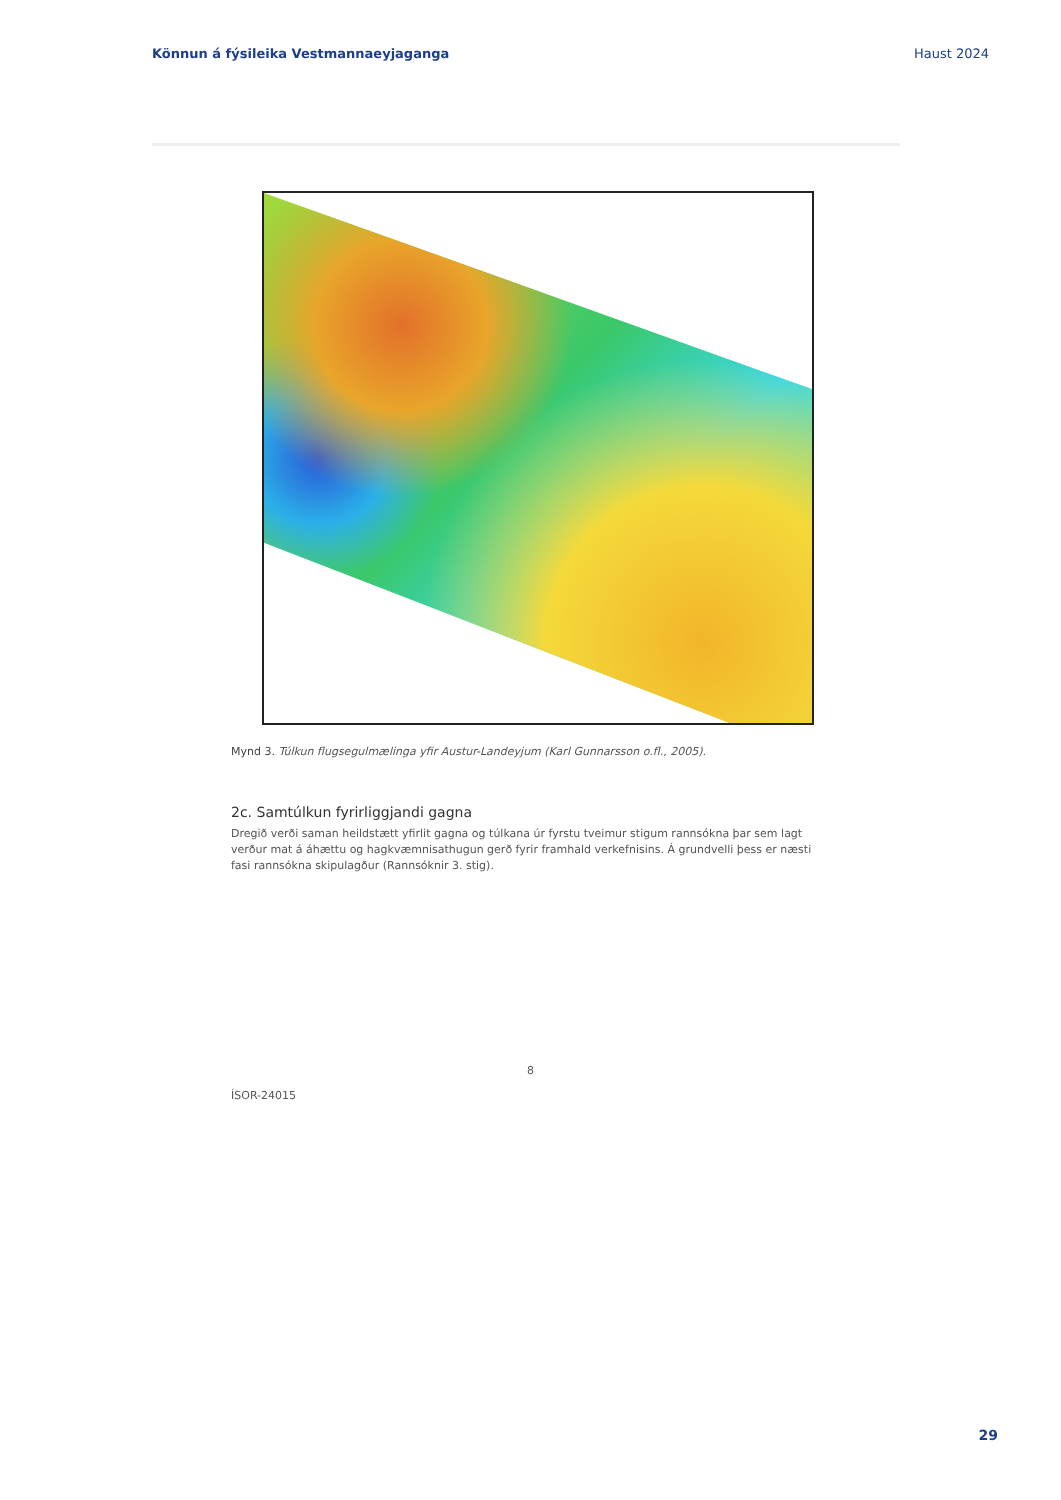Könnun á fýsileika Vestmannaeyjaganga Haust 2024
Mynd 3. Túlkun flugsegulmælinga yfir Austur-Landeyjum (Karl Gunnarsson o.fl., 2005).
2c. Samtúlkun fyrirliggjandi gagna
Dregið verði saman heildstætt yfirlit gagna og túlkana úr fyrstu tveimur stigum rannsókna þar sem lagt verður mat á áhættu og hagkvæmnisathugun gerð fyrir framhald verkefnisins. Á grundvelli þess er næsti fasi rannsókna skipulagður (Rannsóknir 3. stig).
8
ÍSOR-24015
29